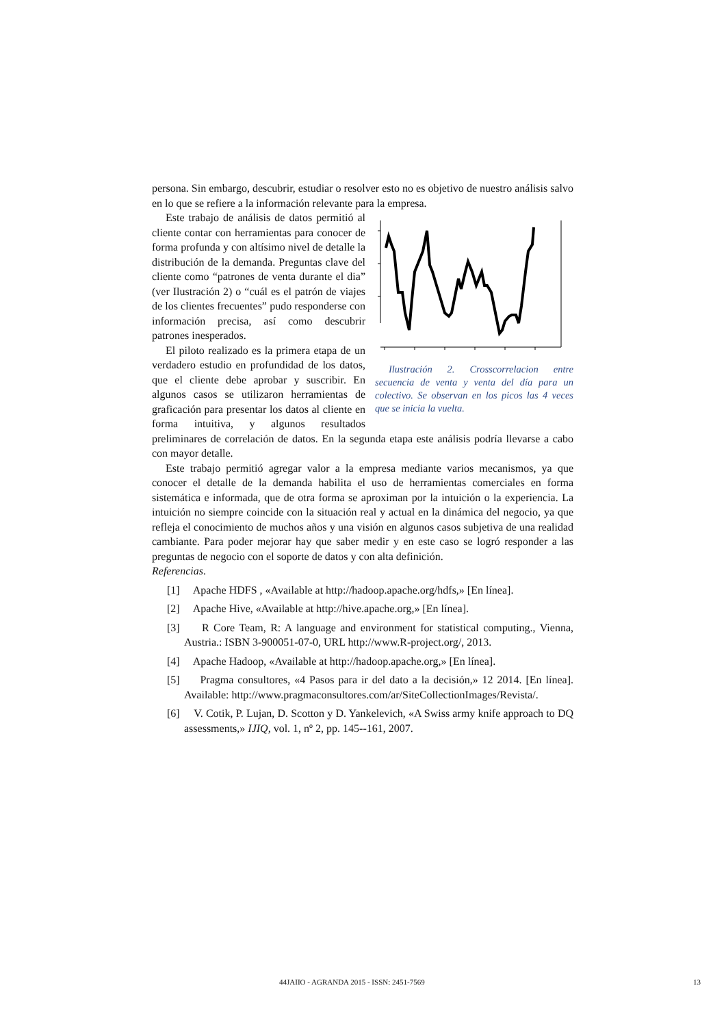persona. Sin embargo, descubrir, estudiar o resolver esto no es objetivo de nuestro análisis salvo en lo que se refiere a la información relevante para la empresa.
Ilustración 2. Crosscorrelacion entre secuencia de venta y venta del día para un colectivo. Se observan en los picos las 4 veces que se inicia la vuelta.
Este trabajo de análisis de datos permitió al cliente contar con herramientas para conocer de forma profunda y con altísimo nivel de detalle la distribución de la demanda. Preguntas clave del cliente como “patrones de venta durante el dia” (ver Ilustración 2) o “cuál es el patrón de viajes de los clientes frecuentes” pudo responderse con información precisa, así como descubrir patrones inesperados.
El piloto realizado es la primera etapa de un verdadero estudio en profundidad de los datos, que el cliente debe aprobar y suscribir. En algunos casos se utilizaron herramientas de graficación para presentar los datos al cliente en forma intuitiva, y algunos resultados preliminares de correlación de datos. En la segunda etapa este análisis podría llevarse a cabo con mayor detalle.
Este trabajo permitió agregar valor a la empresa mediante varios mecanismos, ya que conocer el detalle de la demanda habilita el uso de herramientas comerciales en forma sistemática e informada, que de otra forma se aproximan por la intuición o la experiencia. La intuición no siempre coincide con la situación real y actual en la dinámica del negocio, ya que refleja el conocimiento de muchos años y una visión en algunos casos subjetiva de una realidad cambiante. Para poder mejorar hay que saber medir y en este caso se logró responder a las preguntas de negocio con el soporte de datos y con alta definición.
Referencias.
[1] Apache HDFS , «Available at http://hadoop.apache.org/hdfs,» [En línea].
[2] Apache Hive, «Available at http://hive.apache.org,» [En línea].
[3] R Core Team, R: A language and environment for statistical computing., Vienna, Austria.: ISBN 3-900051-07-0, URL http://www.R-project.org/, 2013.
[4] Apache Hadoop, «Available at http://hadoop.apache.org,» [En línea].
[5] Pragma consultores, «4 Pasos para ir del dato a la decisión,» 12 2014. [En línea]. Available: http://www.pragmaconsultores.com/ar/SiteCollectionImages/Revista/.
[6] V. Cotik, P. Lujan, D. Scotton y D. Yankelevich, «A Swiss army knife approach to DQ assessments,» IJIQ, vol. 1, nº 2, pp. 145--161, 2007.
44JAIIO - AGRANDA 2015 - ISSN: 2451-7569 13